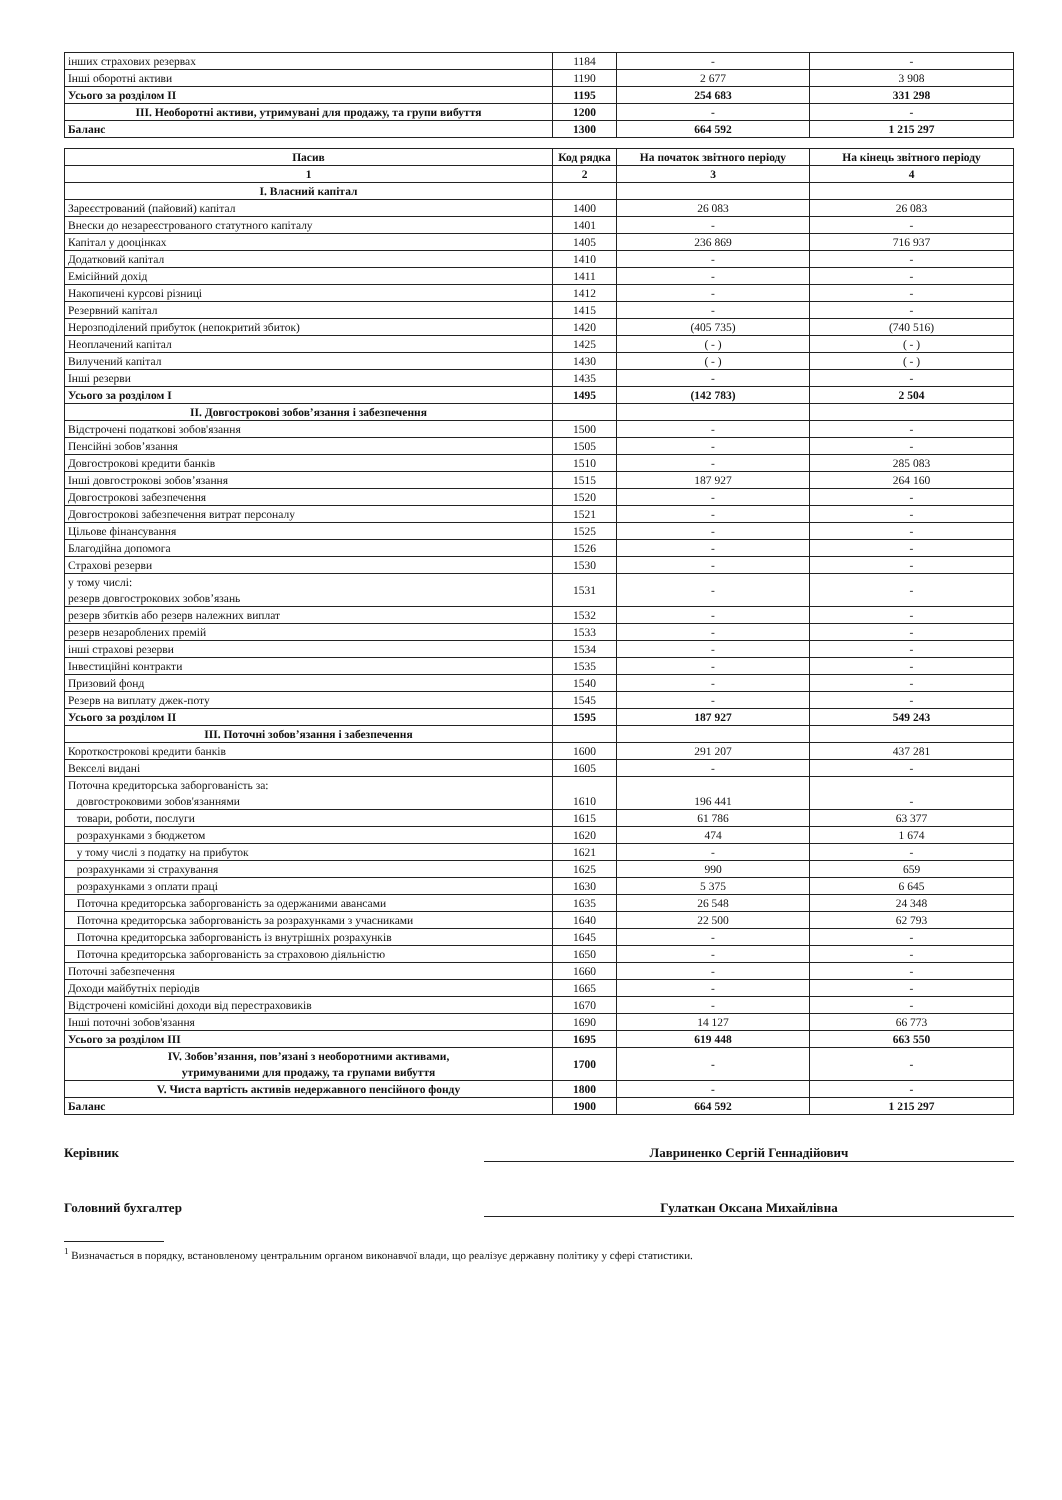| інших страхових резервах | 1184 | - | - |
| Інші оборотні активи | 1190 | 2 677 | 3 908 |
| Усього за розділом II | 1195 | 254 683 | 331 298 |
| III. Необоротні активи, утримувані для продажу, та групи вибуття | 1200 | - | - |
| Баланс | 1300 | 664 592 | 1 215 297 |
| Пасив | Код рядка | На початок звітного періоду | На кінець звітного періоду |
| --- | --- | --- | --- |
| 1 | 2 | 3 | 4 |
| I. Власний капітал | | | |
| Зареєстрований (пайовий) капітал | 1400 | 26 083 | 26 083 |
| Внески до незареєстрованого статутного капіталу | 1401 | - | - |
| Капітал у дооцінках | 1405 | 236 869 | 716 937 |
| Додатковий капітал | 1410 | - | - |
| Емісійний дохід | 1411 | - | - |
| Накопичені курсові різниці | 1412 | - | - |
| Резервний капітал | 1415 | - | - |
| Нерозподілений прибуток (непокритий збиток) | 1420 | (405 735) | (740 516) |
| Неоплачений капітал | 1425 | ( - ) | ( - ) |
| Вилучений капітал | 1430 | ( - ) | ( - ) |
| Інші резерви | 1435 | - | - |
| Усього за розділом I | 1495 | (142 783) | 2 504 |
| II. Довгострокові зобов’язання і забезпечення | | | |
| Відстрочені податкові зобов'язання | 1500 | - | - |
| Пенсійні зобов’язання | 1505 | - | - |
| Довгострокові кредити банків | 1510 | - | 285 083 |
| Інші довгострокові зобов’язання | 1515 | 187 927 | 264 160 |
| Довгострокові забезпечення | 1520 | - | - |
| Довгострокові забезпечення витрат персоналу | 1521 | - | - |
| Цільове фінансування | 1525 | - | - |
| Благодійна допомога | 1526 | - | - |
| Страхові резерви | 1530 | - | - |
| у тому числі: резерв довгострокових зобов’язань | 1531 | - | - |
| резерв збитків або резерв належних виплат | 1532 | - | - |
| резерв незароблених премій | 1533 | - | - |
| інші страхові резерви | 1534 | - | - |
| Інвестиційні контракти | 1535 | - | - |
| Призовий фонд | 1540 | - | - |
| Резерв на виплату джек-поту | 1545 | - | - |
| Усього за розділом II | 1595 | 187 927 | 549 243 |
| III. Поточні зобов’язання і забезпечення | | | |
| Короткострокові кредити банків | 1600 | 291 207 | 437 281 |
| Векселі видані | 1605 | - | - |
| Поточна кредиторська заборгованість за: довгостроковими зобов'язаннями | 1610 | 196 441 | - |
| товари, роботи, послуги | 1615 | 61 786 | 63 377 |
| розрахунками з бюджетом | 1620 | 474 | 1 674 |
| у тому числі з податку на прибуток | 1621 | - | - |
| розрахунками зі страхування | 1625 | 990 | 659 |
| розрахунками з оплати праці | 1630 | 5 375 | 6 645 |
| Поточна кредиторська заборгованість за одержаними авансами | 1635 | 26 548 | 24 348 |
| Поточна кредиторська заборгованість за розрахунками з учасниками | 1640 | 22 500 | 62 793 |
| Поточна кредиторська заборгованість із внутрішніх розрахунків | 1645 | - | - |
| Поточна кредиторська заборгованість за страховою діяльністю | 1650 | - | - |
| Поточні забезпечення | 1660 | - | - |
| Доходи майбутніх періодів | 1665 | - | - |
| Відстрочені комісійні доходи від перестраховиків | 1670 | - | - |
| Інші поточні зобов'язання | 1690 | 14 127 | 66 773 |
| Усього за розділом III | 1695 | 619 448 | 663 550 |
| IV. Зобов’язання, пов’язані з необоротними активами, утримуваними для продажу, та групами вибуття | 1700 | - | - |
| V. Чиста вартість активів недержавного пенсійного фонду | 1800 | - | - |
| Баланс | 1900 | 664 592 | 1 215 297 |
Керівник Лавриненко Сергій Геннадійович
Головний бухгалтер Гулаткан Оксана Михайлівна
<sup>1</sup> Визначається в порядку, встановленому центральним органом виконавчої влади, що реалізує державну політику у сфері статистики.